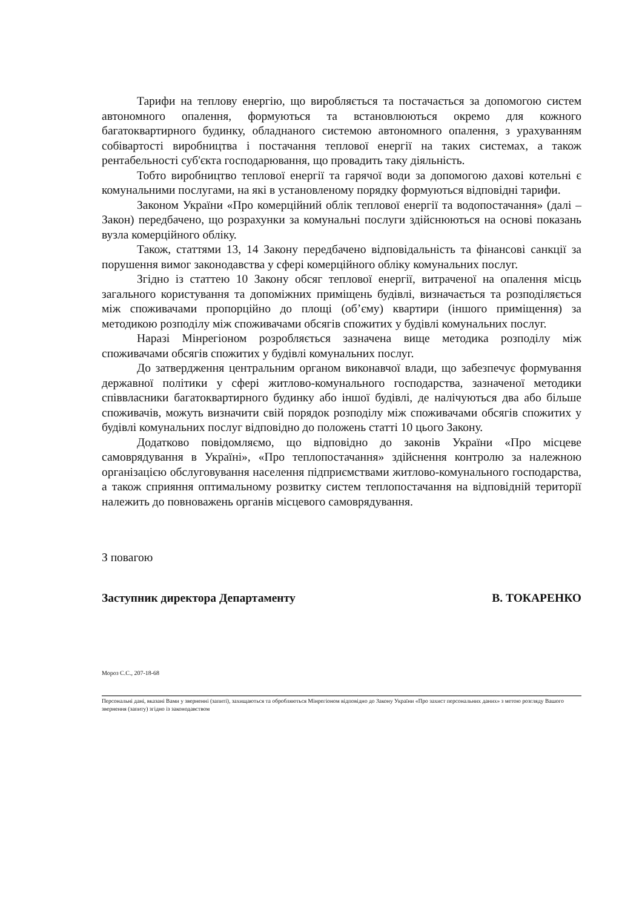Тарифи на теплову енергію, що виробляється та постачається за допомогою систем автономного опалення, формуються та встановлюються окремо для кожного багатоквартирного будинку, обладнаного системою автономного опалення, з урахуванням собівартості виробництва і постачання теплової енергії на таких системах, а також рентабельності суб'єкта господарювання, що провадить таку діяльність.
Тобто виробництво теплової енергії та гарячої води за допомогою дахові котельні є комунальними послугами, на які в установленому порядку формуються відповідні тарифи.
Законом України «Про комерційний облік теплової енергії та водопостачання» (далі – Закон) передбачено, що розрахунки за комунальні послуги здійснюються на основі показань вузла комерційного обліку.
Також, статтями 13, 14 Закону передбачено відповідальність та фінансові санкції за порушення вимог законодавства у сфері комерційного обліку комунальних послуг.
Згідно із статтею 10 Закону обсяг теплової енергії, витраченої на опалення місць загального користування та допоміжних приміщень будівлі, визначається та розподіляється між споживачами пропорційно до площі (об’єму) квартири (іншого приміщення) за методикою розподілу між споживачами обсягів спожитих у будівлі комунальних послуг.
Наразі Мінрегіоном розробляється зазначена вище методика розподілу між споживачами обсягів спожитих у будівлі комунальних послуг.
До затвердження центральним органом виконавчої влади, що забезпечує формування державної політики у сфері житлово-комунального господарства, зазначеної методики співвласники багатоквартирного будинку або іншої будівлі, де налічуються два або більше споживачів, можуть визначити свій порядок розподілу між споживачами обсягів спожитих у будівлі комунальних послуг відповідно до положень статті 10 цього Закону.
Додатково повідомляємо, що відповідно до законів України «Про місцеве самоврядування в Україні», «Про теплопостачання» здійснення контролю за належною організацією обслуговування населення підприємствами житлово-комунального господарства, а також сприяння оптимальному розвитку систем теплопостачання на відповідній території належить до повноважень органів місцевого самоврядування.
З повагою
Заступник директора Департаменту В. ТОКАРЕНКО
Мороз С.С., 207-18-68
Персональні дані, вказані Вами у зверненні (запиті), захищаються та обробляються Мінрегіоном відповідно до Закону України «Про захист персональних даних» з метою розгляду Вашого звернення (запиту) згідно із законодавством